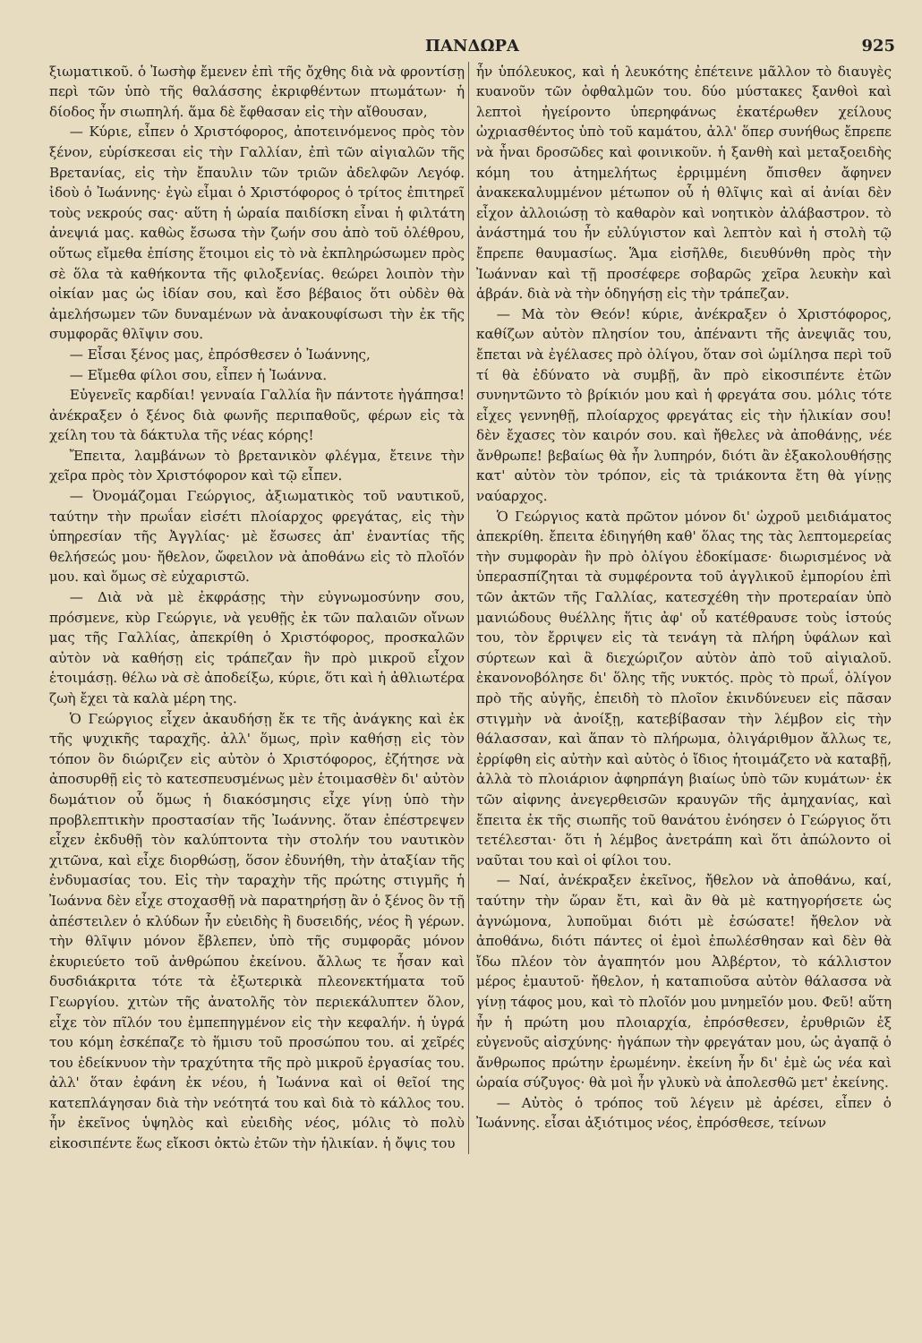ΠΑΝΔΩΡΑ 925
ξιωματικοῦ. ὁ Ἰωσὴφ ἔμενεν ἐπὶ τῆς ὄχθης διὰ νὰ φροντίσῃ περὶ τῶν ὑπὸ τῆς θαλάσσης ἐκριφθέντων πτωμάτων· ἡ δίοδος ἦν σιωπηλή. ἅμα δὲ ἔφθασαν εἰς τὴν αἴθουσαν,
— Κύριε, εἶπεν ὁ Χριστόφορος, ἀποτεινόμενος πρὸς τὸν ξένον, εὑρίσκεσαι εἰς τὴν Γαλλίαν, ἐπὶ τῶν αἰγιαλῶν τῆς Βρετανίας, εἰς τὴν ἔπαυλιν τῶν τριῶν ἀδελφῶν Λεγόφ. ἰδοὺ ὁ Ἰωάννης· ἐγὼ εἶμαι ὁ Χριστόφορος ὁ τρίτος ἐπιτηρεῖ τοὺς νεκρούς σας· αὕτη ἡ ὡραία παιδίσκη εἶναι ἡ φιλτάτη ἀνεψιά μας. καθὼς ἔσωσα τὴν ζωήν σου ἀπὸ τοῦ ὀλέθρου, οὕτως εἴμεθα ἐπίσης ἕτοιμοι εἰς τὸ νὰ ἐκπληρώσωμεν πρὸς σὲ ὅλα τὰ καθήκοντα τῆς φιλοξενίας. θεώρει λοιπὸν τὴν οἰκίαν μας ὡς ἰδίαν σου, καὶ ἔσο βέβαιος ὅτι οὐδὲν θὰ ἀμελήσωμεν τῶν δυναμένων νὰ ἀνακουφίσωσι τὴν ἐκ τῆς συμφορᾶς θλῖψιν σου.
— Εἶσαι ξένος μας, ἐπρόσθεσεν ὁ Ἰωάννης,
— Εἴμεθα φίλοι σου, εἶπεν ἡ Ἰωάννα.
Εὐγενεῖς καρδίαι! γενναία Γαλλία ἣν πάντοτε ἠγάπησα! ἀνέκραξεν ὁ ξένος διὰ φωνῆς περιπαθοῦς, φέρων εἰς τὰ χείλη του τὰ δάκτυλα τῆς νέας κόρης!
Ἔπειτα, λαμβάνων τὸ βρετανικὸν φλέγμα, ἔτεινε τὴν χεῖρα πρὸς τὸν Χριστόφορον καὶ τῷ εἶπεν.
— Ὀνομάζομαι Γεώργιος, ἀξιωματικὸς τοῦ ναυτικοῦ, ταύτην τὴν πρωΐαν εἰσέτι πλοίαρχος φρεγάτας, εἰς τὴν ὑπηρεσίαν τῆς Ἀγγλίας· μὲ ἔσωσες ἀπ' ἐναντίας τῆς θελήσεώς μου· ἤθελον, ὤφειλον νὰ ἀποθάνω εἰς τὸ πλοῖόν μου. καὶ ὅμως σὲ εὐχαριστῶ.
— Διὰ νὰ μὲ ἐκφράσῃς τὴν εὐγνωμοσύνην σου, πρόσμενε, κὺρ Γεώργιε, νὰ γευθῇς ἐκ τῶν παλαιῶν οἴνων μας τῆς Γαλλίας, ἀπεκρίθη ὁ Χριστόφορος, προσκαλῶν αὐτὸν νὰ καθήσῃ εἰς τράπεζαν ἣν πρὸ μικροῦ εἶχον ἑτοιμάσῃ. θέλω νὰ σὲ ἀποδείξω, κύριε, ὅτι καὶ ἡ ἀθλιωτέρα ζωὴ ἔχει τὰ καλὰ μέρη της.
Ὁ Γεώργιος εἶχεν ἀκαυδήσῃ ἔκ τε τῆς ἀνάγκης καὶ ἐκ τῆς ψυχικῆς ταραχῆς. ἀλλ' ὅμως, πρὶν καθήσῃ εἰς τὸν τόπον ὃν διώριζεν εἰς αὐτὸν ὁ Χριστόφορος, ἐζήτησε νὰ ἀποσυρθῇ εἰς τὸ κατεσπευσμένως μὲν ἑτοιμασθὲν δι' αὐτὸν δωμάτιον οὗ ὅμως ἡ διακόσμησις εἶχε γίνῃ ὑπὸ τὴν προβλεπτικὴν προστασίαν τῆς Ἰωάννης. ὅταν ἐπέστρεψεν εἶχεν ἐκδυθῇ τὸν καλύπτοντα τὴν στολήν του ναυτικὸν χιτῶνα, καὶ εἶχε διορθώσῃ, ὅσον ἐδυνήθη, τὴν ἀταξίαν τῆς ἐνδυμασίας του. Εἰς τὴν ταραχὴν τῆς πρώτης στιγμῆς ἡ Ἰωάννα δὲν εἶχε στοχασθῇ νὰ παρατηρήσῃ ἂν ὁ ξένος ὃν τῇ ἀπέστειλεν ὁ κλύδων ἦν εὐειδὴς ἢ δυσειδής, νέος ἢ γέρων. τὴν θλῖψιν μόνον ἔβλεπεν, ὑπὸ τῆς συμφορᾶς μόνον ἐκυριεύετο τοῦ ἀνθρώπου ἐκείνου. ἄλλως τε ἦσαν καὶ δυσδιάκριτα τότε τὰ ἐξωτερικὰ πλεονεκτήματα τοῦ Γεωργίου. χιτὼν τῆς ἀνατολῆς τὸν περιεκάλυπτεν ὅλον, εἶχε τὸν πῖλόν του ἐμπεπηγμένον εἰς τὴν κεφαλήν. ἡ ὑγρά του κόμη ἐσκέπαζε τὸ ἥμισυ τοῦ προσώπου του. αἱ χεῖρές του ἐδείκνυον τὴν τραχύτητα τῆς πρὸ μικροῦ ἐργασίας του. ἀλλ' ὅταν ἐφάνη ἐκ νέου, ἡ Ἰωάννα καὶ οἱ θεῖοί της κατεπλάγησαν διὰ τὴν νεότητά του καὶ διὰ τὸ κάλλος του. ἦν ἐκεῖνος ὑψηλὸς καὶ εὐειδὴς νέος, μόλις τὸ πολὺ εἰκοσιπέντε ἕως εἴκοσι ὀκτὼ ἐτῶν τὴν ἡλικίαν. ἡ ὄψις του
ἦν ὑπόλευκος, καὶ ἡ λευκότης ἐπέτεινε μᾶλλον τὸ διαυγὲς κυανοῦν τῶν ὀφθαλμῶν του. δύο μύστακες ξανθοὶ καὶ λεπτοὶ ἠγείροντο ὑπερηφάνως ἑκατέρωθεν χείλους ὠχριασθέντος ὑπὸ τοῦ καμάτου, ἀλλ' ὅπερ συνήθως ἔπρεπε νὰ ἦναι δροσῶδες καὶ φοινικοῦν. ἡ ξανθὴ καὶ μεταξοειδὴς κόμη του ἀτημελήτως ἐρριμμένη ὄπισθεν ἄφηνεν ἀνακεκαλυμμένον μέτωπον οὗ ἡ θλῖψις καὶ αἱ ἀνίαι δὲν εἶχον ἀλλοιώσῃ τὸ καθαρὸν καὶ νοητικὸν ἀλάβαστρον. τὸ ἀνάστημά του ἦν εὐλύγιστον καὶ λεπτὸν καὶ ἡ στολὴ τῷ ἔπρεπε θαυμασίως. Ἅμα εἰσῆλθε, διευθύνθη πρὸς τὴν Ἰωάνναν καὶ τῇ προσέφερε σοβαρῶς χεῖρα λευκὴν καὶ ἁβράν. διὰ νὰ τὴν ὁδηγήσῃ εἰς τὴν τράπεζαν.
— Μὰ τὸν Θεόν! κύριε, ἀνέκραξεν ὁ Χριστόφορος, καθίζων αὐτὸν πλησίον του, ἀπέναντι τῆς ἀνεψιᾶς του, ἔπεται νὰ ἐγέλασες πρὸ ὀλίγου, ὅταν σοὶ ὡμίλησα περὶ τοῦ τί θὰ ἐδύνατο νὰ συμβῇ, ἂν πρὸ εἰκοσιπέντε ἐτῶν συνηντῶντο τὸ βρίκιόν μου καὶ ἡ φρεγάτα σου. μόλις τότε εἶχες γεννηθῇ, πλοίαρχος φρεγάτας εἰς τὴν ἡλικίαν σου! δὲν ἔχασες τὸν καιρόν σου. καὶ ἤθελες νὰ ἀποθάνῃς, νέε ἄνθρωπε! βεβαίως θὰ ἦν λυπηρόν, διότι ἂν ἐξακολουθήσῃς κατ' αὐτὸν τὸν τρόπον, εἰς τὰ τριάκοντα ἔτη θὰ γίνῃς ναύαρχος.
Ὁ Γεώργιος κατὰ πρῶτον μόνον δι' ὠχροῦ μειδιάματος ἀπεκρίθη. ἔπειτα ἐδιηγήθη καθ' ὅλας της τὰς λεπτομερείας τὴν συμφορὰν ἣν πρὸ ὀλίγου ἐδοκίμασε· διωρισμένος νὰ ὑπερασπίζηται τὰ συμφέροντα τοῦ ἀγγλικοῦ ἐμπορίου ἐπὶ τῶν ἀκτῶν τῆς Γαλλίας, κατεσχέθη τὴν προτεραίαν ὑπὸ μανιώδους θυέλλης ἥτις ἀφ' οὗ κατέθραυσε τοὺς ἱστούς του, τὸν ἔρριψεν εἰς τὰ τενάγη τὰ πλήρη ὑφάλων καὶ σύρτεων καὶ ἃ διεχώριζον αὐτὸν ἀπὸ τοῦ αἰγιαλοῦ. ἐκανονοβόλησε δι' ὅλης τῆς νυκτός. πρὸς τὸ πρωΐ, ὀλίγον πρὸ τῆς αὐγῆς, ἐπειδὴ τὸ πλοῖον ἐκινδύνευεν εἰς πᾶσαν στιγμὴν νὰ ἀνοίξῃ, κατεβίβασαν τὴν λέμβον εἰς τὴν θάλασσαν, καὶ ἅπαν τὸ πλήρωμα, ὀλιγάριθμον ἄλλως τε, ἐρρίφθη εἰς αὐτὴν καὶ αὐτὸς ὁ ἴδιος ἡτοιμάζετο νὰ καταβῇ, ἀλλὰ τὸ πλοιάριον ἀφηρπάγη βιαίως ὑπὸ τῶν κυμάτων· ἐκ τῶν αἰφνης ἀνεγερθεισῶν κραυγῶν τῆς ἀμηχανίας, καὶ ἔπειτα ἐκ τῆς σιωπῆς τοῦ θανάτου ἐνόησεν ὁ Γεώργιος ὅτι τετέλεσται· ὅτι ἡ λέμβος ἀνετράπη καὶ ὅτι ἀπώλοντο οἱ ναῦται του καὶ οἱ φίλοι του.
— Ναί, ἀνέκραξεν ἐκεῖνος, ἤθελον νὰ ἀποθάνω, καί, ταύτην τὴν ὥραν ἔτι, καὶ ἂν θὰ μὲ κατηγορήσετε ὡς ἀγνώμονα, λυποῦμαι διότι μὲ ἐσώσατε! ἤθελον νὰ ἀποθάνω, διότι πάντες οἱ ἐμοὶ ἐπωλέσθησαν καὶ δὲν θὰ ἴδω πλέον τὸν ἀγαπητόν μου Ἀλβέρτον, τὸ κάλλιστον μέρος ἐμαυτοῦ· ἤθελον, ἡ καταπιοῦσα αὐτὸν θάλασσα νὰ γίνῃ τάφος μου, καὶ τὸ πλοῖόν μου μνημεῖόν μου. Φεῦ! αὕτη ἦν ἡ πρώτη μου πλοιαρχία, ἐπρόσθεσεν, ἐρυθριῶν ἐξ εὐγενοῦς αἰσχύνης· ἠγάπων τὴν φρεγάταν μου, ὡς ἀγαπᾷ ὁ ἄνθρωπος πρώτην ἐρωμένην. ἐκείνη ἦν δι' ἐμὲ ὡς νέα καὶ ὡραία σύζυγος· θὰ μοὶ ἦν γλυκὺ νὰ ἀπολεσθῶ μετ' ἐκείνης.
— Αὐτὸς ὁ τρόπος τοῦ λέγειν μὲ ἀρέσει, εἶπεν ὁ Ἰωάννης. εἶσαι ἀξιότιμος νέος, ἐπρόσθεσε, τείνων